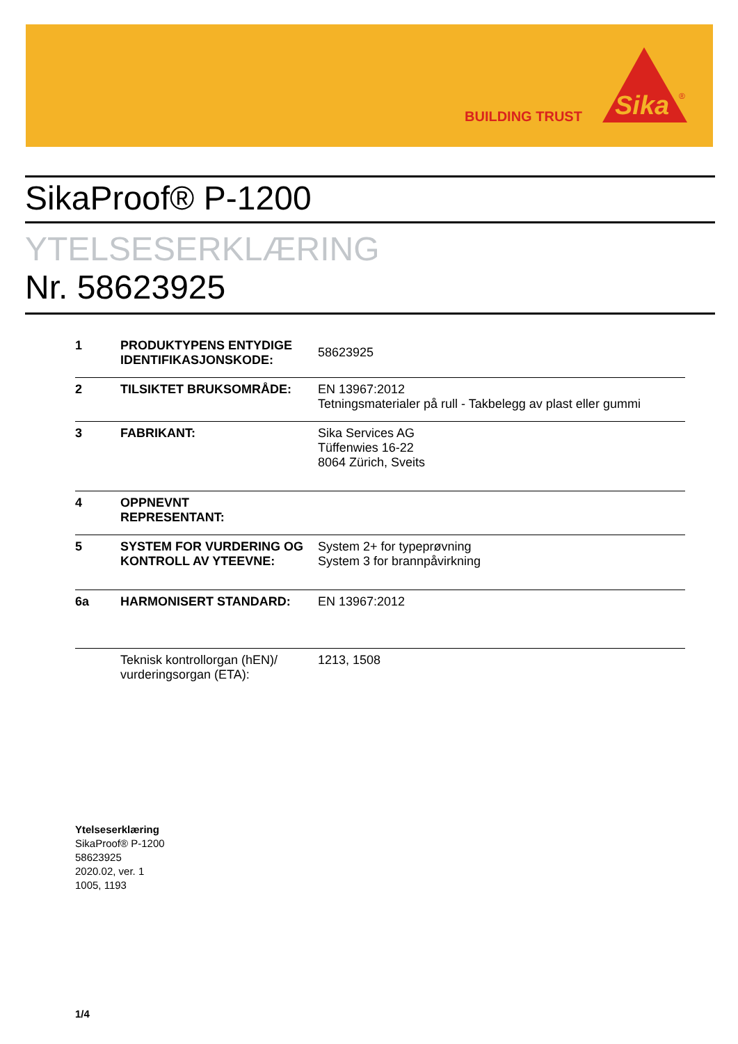BUILDING TRUST
Sika
®
SikaProof® P-1200
YTELSESERKLÆRING
Nr. 58623925
| 1 | PRODUKTYPENS ENTYDIGE IDENTIFIKASJONSKODE: | 58623925 |
| 2 | TILSIKTET BRUKSOMRÅDE: | EN 13967:2012 Tetningsmaterialer på rull - Takbelegg av plast eller gummi |
| 3 | FABRIKANT: | Sika Services AG Tüffenwies 16-22 8064 Zürich, Sveits |
| 4 | OPPNEVNT REPRESENTANT: | |
| 5 | SYSTEM FOR VURDERING OG KONTROLL AV YTEEVNE: | System 2+ for typeprøvning System 3 for brannpåvirkning |
| 6a | HARMONISERT STANDARD: | EN 13967:2012 |
| | Teknisk kontrollorgan (hEN)/ vurderingsorgan (ETA): | 1213, 1508 |
Ytelseserklæring
SikaProof® P-1200
58623925
2020.02, ver. 1
1005, 1193
1/4